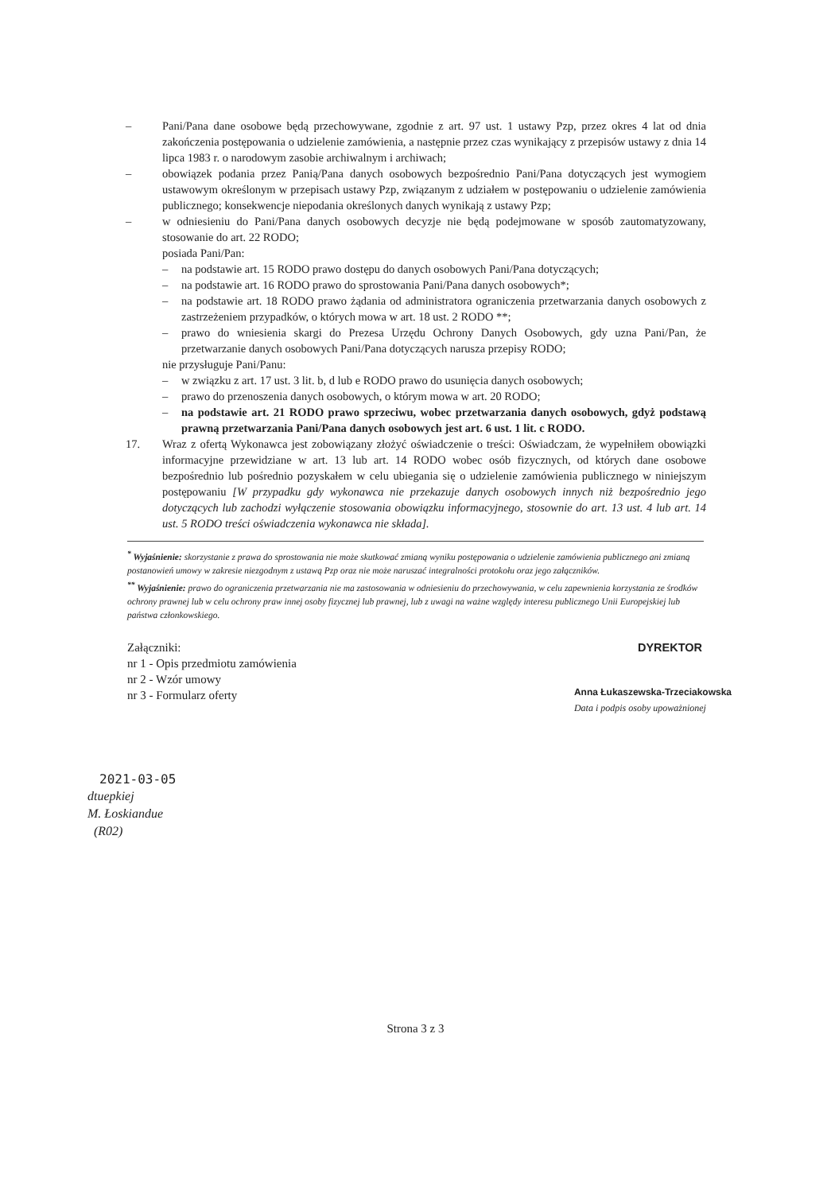– Pani/Pana dane osobowe będą przechowywane, zgodnie z art. 97 ust. 1 ustawy Pzp, przez okres 4 lat od dnia zakończenia postępowania o udzielenie zamówienia, a następnie przez czas wynikający z przepisów ustawy z dnia 14 lipca 1983 r. o narodowym zasobie archiwalnym i archiwach;
– obowiązek podania przez Panią/Pana danych osobowych bezpośrednio Pani/Pana dotyczących jest wymogiem ustawowym określonym w przepisach ustawy Pzp, związanym z udziałem w postępowaniu o udzielenie zamówienia publicznego; konsekwencje niepodania określonych danych wynikają z ustawy Pzp;
– w odniesieniu do Pani/Pana danych osobowych decyzje nie będą podejmowane w sposób zautomatyzowany, stosowanie do art. 22 RODO;
posiada Pani/Pan:
– na podstawie art. 15 RODO prawo dostępu do danych osobowych Pani/Pana dotyczących;
– na podstawie art. 16 RODO prawo do sprostowania Pani/Pana danych osobowych*;
– na podstawie art. 18 RODO prawo żądania od administratora ograniczenia przetwarzania danych osobowych z zastrzeżeniem przypadków, o których mowa w art. 18 ust. 2 RODO **;
– prawo do wniesienia skargi do Prezesa Urzędu Ochrony Danych Osobowych, gdy uzna Pani/Pan, że przetwarzanie danych osobowych Pani/Pana dotyczących narusza przepisy RODO;
nie przysługuje Pani/Panu:
– w związku z art. 17 ust. 3 lit. b, d lub e RODO prawo do usunięcia danych osobowych;
– prawo do przenoszenia danych osobowych, o którym mowa w art. 20 RODO;
– na podstawie art. 21 RODO prawo sprzeciwu, wobec przetwarzania danych osobowych, gdyż podstawą prawną przetwarzania Pani/Pana danych osobowych jest art. 6 ust. 1 lit. c RODO.
17. Wraz z ofertą Wykonawca jest zobowiązany złożyć oświadczenie o treści: Oświadczam, że wypełniłem obowiązki informacyjne przewidziane w art. 13 lub art. 14 RODO wobec osób fizycznych, od których dane osobowe bezpośrednio lub pośrednio pozyskałem w celu ubiegania się o udzielenie zamówienia publicznego w niniejszym postępowaniu [W przypadku gdy wykonawca nie przekazuje danych osobowych innych niż bezpośrednio jego dotyczących lub zachodzi wyłączenie stosowania obowiązku informacyjnego, stosownie do art. 13 ust. 4 lub art. 14 ust. 5 RODO treści oświadczenia wykonawca nie składa].
<sup>*</sup> Wyjaśnienie: skorzystanie z prawa do sprostowania nie może skutkować zmianą wyniku postępowania o udzielenie zamówienia publicznego ani zmianą postanowień umowy w zakresie niezgodnym z ustawą Pzp oraz nie może naruszać integralności protokołu oraz jego załączników.
<sup>**</sup> Wyjaśnienie: prawo do ograniczenia przetwarzania nie ma zastosowania w odniesieniu do przechowywania, w celu zapewnienia korzystania ze środków ochrony prawnej lub w celu ochrony praw innej osoby fizycznej lub prawnej, lub z uwagi na ważne względy interesu publicznego Unii Europejskiej lub państwa członkowskiego.
Załączniki:
nr 1 - Opis przedmiotu zamówienia
nr 2 - Wzór umowy
nr 3 - Formularz oferty
DYREKTOR
Anna Łukaszewska-Trzeciakowska
Data i podpis osoby upoważnionej
2021-03-05
dtuepkiej
M. Łoskiandue
(R02)
Strona 3 z 3